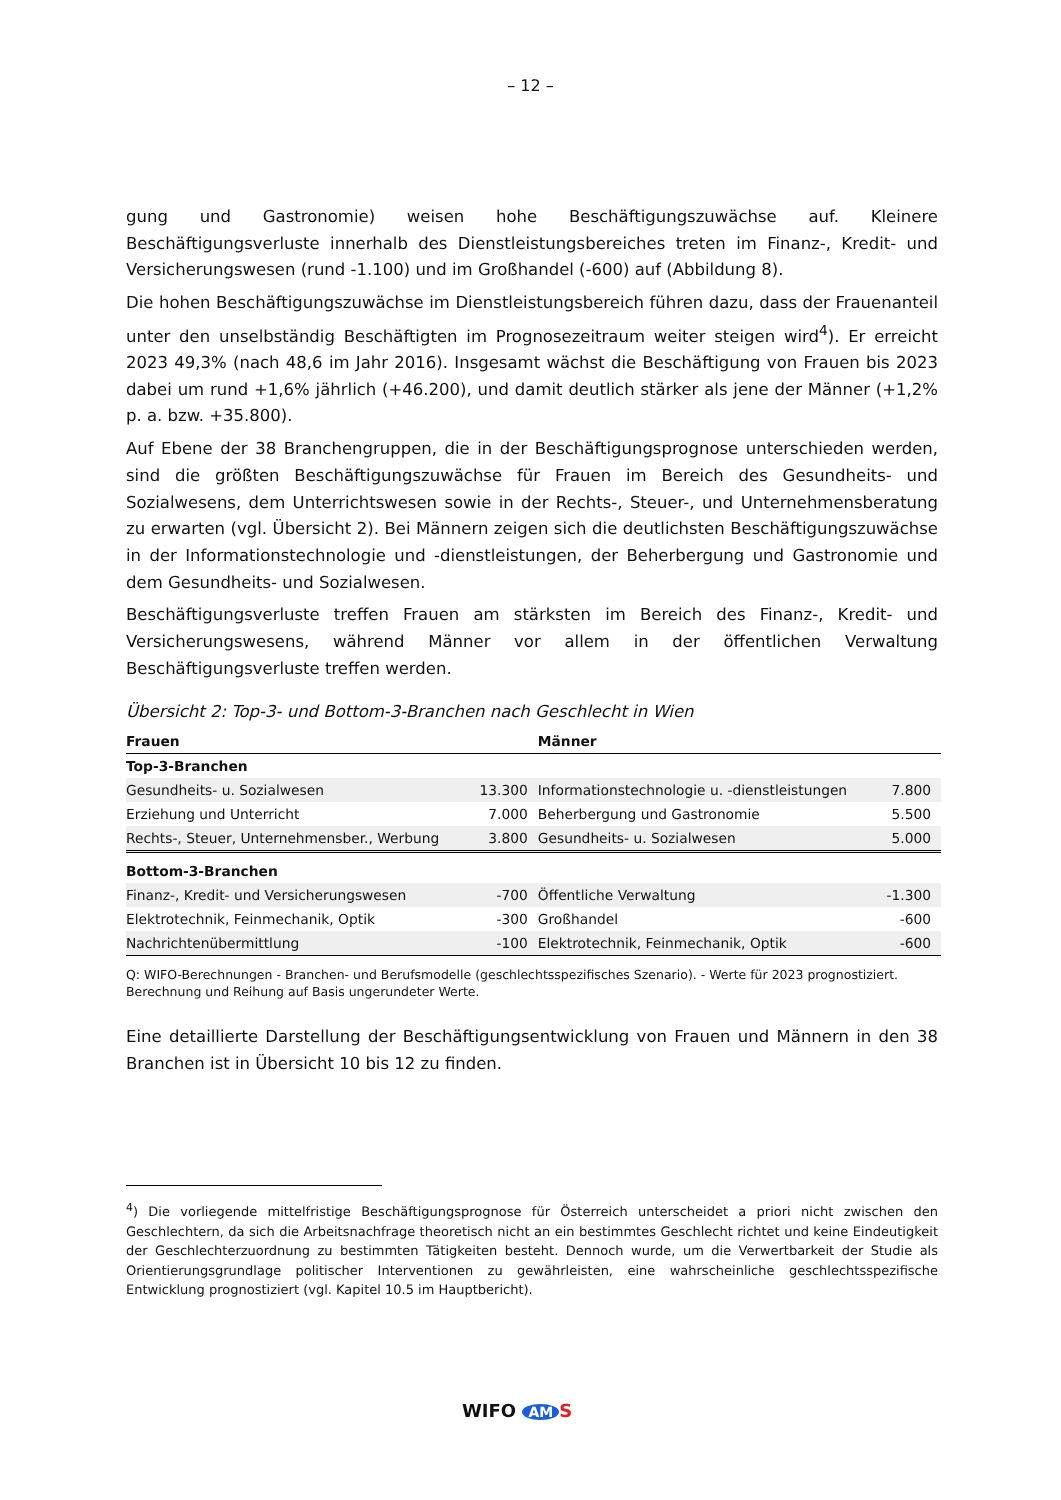– 12 –
gung und Gastronomie) weisen hohe Beschäftigungszuwächse auf. Kleinere Beschäftigungsverluste innerhalb des Dienstleistungsbereiches treten im Finanz-, Kredit- und Versicherungswesen (rund -1.100) und im Großhandel (-600) auf (Abbildung 8).
Die hohen Beschäftigungszuwächse im Dienstleistungsbereich führen dazu, dass der Frauenanteil unter den unselbständig Beschäftigten im Prognosezeitraum weiter steigen wird<sup>4</sup>). Er erreicht 2023 49,3% (nach 48,6 im Jahr 2016). Insgesamt wächst die Beschäftigung von Frauen bis 2023 dabei um rund +1,6% jährlich (+46.200), und damit deutlich stärker als jene der Männer (+1,2% p. a. bzw. +35.800).
Auf Ebene der 38 Branchengruppen, die in der Beschäftigungsprognose unterschieden werden, sind die größten Beschäftigungszuwächse für Frauen im Bereich des Gesundheits- und Sozialwesens, dem Unterrichtswesen sowie in der Rechts-, Steuer-, und Unternehmensberatung zu erwarten (vgl. Übersicht 2). Bei Männern zeigen sich die deutlichsten Beschäftigungszuwächse in der Informationstechnologie und -dienstleistungen, der Beherbergung und Gastronomie und dem Gesundheits- und Sozialwesen.
Beschäftigungsverluste treffen Frauen am stärksten im Bereich des Finanz-, Kredit- und Versicherungswesens, während Männer vor allem in der öffentlichen Verwaltung Beschäftigungsverluste treffen werden.
Übersicht 2: Top-3- und Bottom-3-Branchen nach Geschlecht in Wien
| Frauen | | Männer | |
| --- | --- | --- | --- |
| Top-3-Branchen | | | |
| Gesundheits- u. Sozialwesen | 13.300 | Informationstechnologie u. -dienstleistungen | 7.800 |
| Erziehung und Unterricht | 7.000 | Beherbergung und Gastronomie | 5.500 |
| Rechts-, Steuer, Unternehmensber., Werbung | 3.800 | Gesundheits- u. Sozialwesen | 5.000 |
| Bottom-3-Branchen | | | |
| Finanz-, Kredit- und Versicherungswesen | -700 | Öffentliche Verwaltung | -1.300 |
| Elektrotechnik, Feinmechanik, Optik | -300 | Großhandel | -600 |
| Nachrichtenübermittlung | -100 | Elektrotechnik, Feinmechanik, Optik | -600 |
Q: WIFO-Berechnungen - Branchen- und Berufsmodelle (geschlechtsspezifisches Szenario). - Werte für 2023 prognostiziert. Berechnung und Reihung auf Basis ungerundeter Werte.
Eine detaillierte Darstellung der Beschäftigungsentwicklung von Frauen und Männern in den 38 Branchen ist in Übersicht 10 bis 12 zu finden.
<sup>4</sup>) Die vorliegende mittelfristige Beschäftigungsprognose für Österreich unterscheidet a priori nicht zwischen den Geschlechtern, da sich die Arbeitsnachfrage theoretisch nicht an ein bestimmtes Geschlecht richtet und keine Eindeutigkeit der Geschlechterzuordnung zu bestimmten Tätigkeiten besteht. Dennoch wurde, um die Verwertbarkeit der Studie als Orientierungsgrundlage politischer Interventionen zu gewährleisten, eine wahrscheinliche geschlechtsspezifische Entwicklung prognostiziert (vgl. Kapitel 10.5 im Hauptbericht).
WIFO AM S